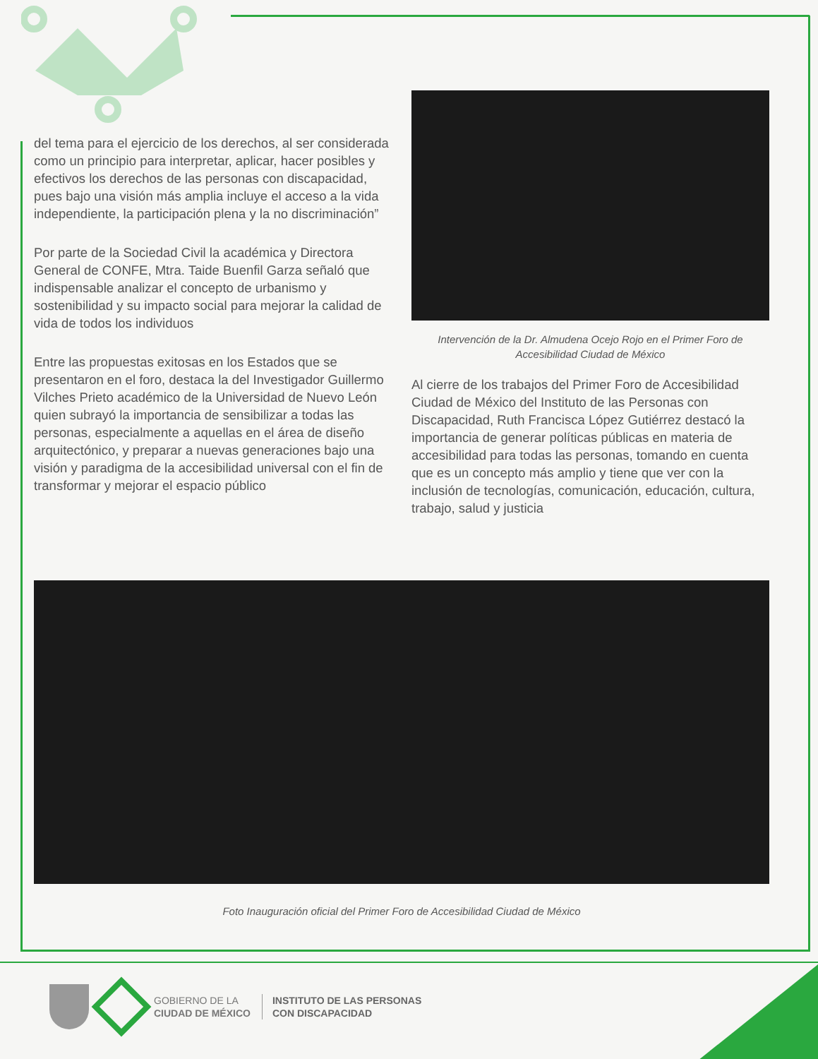del tema para el ejercicio de los derechos, al ser considerada como un principio para interpretar, aplicar, hacer posibles y efectivos los derechos de las personas con discapacidad, pues bajo una visión más amplia incluye el acceso a la vida independiente, la participación plena y la no discriminación”
Por parte de la Sociedad Civil la académica y Directora General de CONFE, Mtra. Taide Buenfil Garza señaló que indispensable analizar el concepto de urbanismo y sostenibilidad y su impacto social para mejorar la calidad de vida de todos los individuos
Entre las propuestas exitosas en los Estados que se presentaron en el foro, destaca la del Investigador Guillermo Vilches Prieto académico de la Universidad de Nuevo León quien subrayó la importancia de sensibilizar a todas las personas, especialmente a aquellas en el área de diseño arquitectónico, y preparar a nuevas generaciones bajo una visión y paradigma de la accesibilidad universal con el fin de transformar y mejorar el espacio público
Intervención de la Dr. Almudena Ocejo Rojo en el Primer Foro de Accesibilidad Ciudad de México
Al cierre de los trabajos del Primer Foro de Accesibilidad Ciudad de México del Instituto de las Personas con Discapacidad, Ruth Francisca López Gutiérrez destacó la importancia de generar políticas públicas en materia de accesibilidad para todas las personas, tomando en cuenta que es un concepto más amplio y tiene que ver con la inclusión de tecnologías, comunicación, educación, cultura, trabajo, salud y justicia
Foto Inauguración oficial del Primer Foro de Accesibilidad Ciudad de México
GOBIERNO DE LA
CIUDAD DE MÉXICO
INSTITUTO DE LAS PERSONAS
CON DISCAPACIDAD